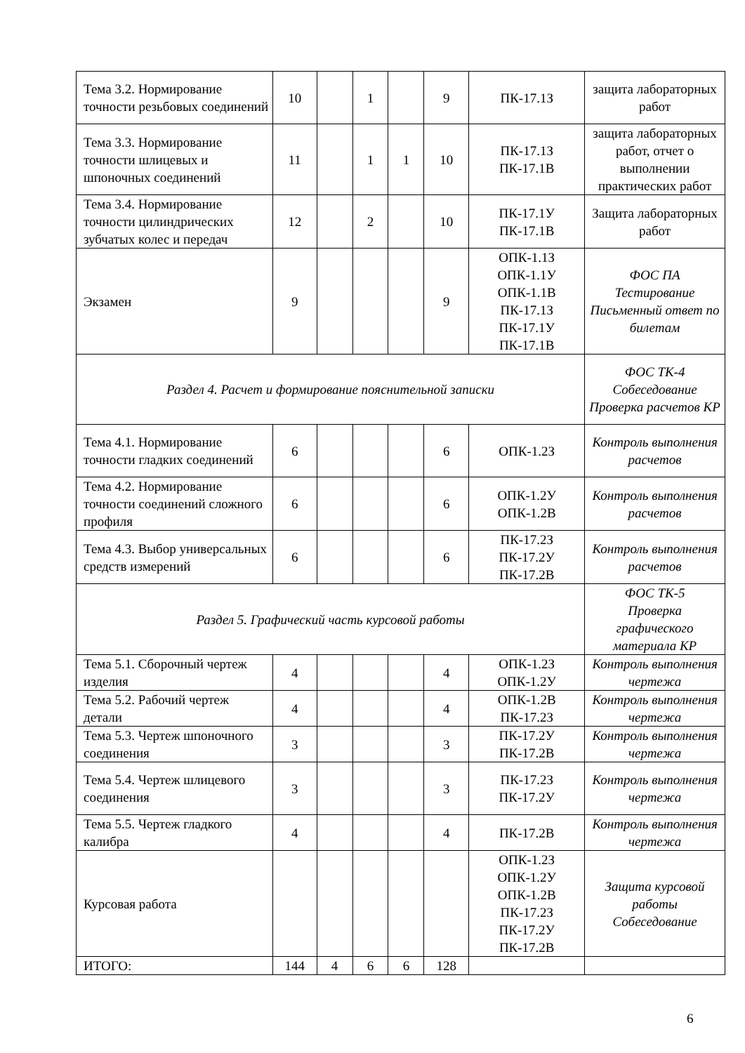| Тема 3.2. Нормирование точности резьбовых соединений | 10 | | 1 | | 9 | ПК-17.1З | защита лабораторных работ |
| Тема 3.3. Нормирование точности шлицевых и шпоночных соединений | 11 | | 1 | 1 | 10 | ПК-17.1З ПК-17.1В | защита лабораторных работ, отчет о выполнении практических работ |
| Тема 3.4. Нормирование точности цилиндрических зубчатых колес и передач | 12 | | 2 | | 10 | ПК-17.1У ПК-17.1В | Защита лабораторных работ |
| Экзамен | 9 | | | | 9 | ОПК-1.1З ОПК-1.1У ОПК-1.1В ПК-17.1З ПК-17.1У ПК-17.1В | ФОС ПА Тестирование Письменный ответ по билетам |
| Раздел 4. Расчет и формирование пояснительной записки | | | | | | | ФОС ТК-4 Собеседование Проверка расчетов КР |
| Тема 4.1. Нормирование точности гладких соединений | 6 | | | | 6 | ОПК-1.2З | Контроль выполнения расчетов |
| Тема 4.2. Нормирование точности соединений сложного профиля | 6 | | | | 6 | ОПК-1.2У ОПК-1.2В | Контроль выполнения расчетов |
| Тема 4.3. Выбор универсальных средств измерений | 6 | | | | 6 | ПК-17.2З ПК-17.2У ПК-17.2В | Контроль выполнения расчетов |
| Раздел 5. Графический часть курсовой работы | | | | | | | ФОС ТК-5 Проверка графического материала КР |
| Тема 5.1. Сборочный чертеж изделия | 4 | | | | 4 | ОПК-1.2З ОПК-1.2У | Контроль выполнения чертежа |
| Тема 5.2. Рабочий чертеж детали | 4 | | | | 4 | ОПК-1.2В ПК-17.2З | Контроль выполнения чертежа |
| Тема 5.3. Чертеж шпоночного соединения | 3 | | | | 3 | ПК-17.2У ПК-17.2В | Контроль выполнения чертежа |
| Тема 5.4. Чертеж шлицевого соединения | 3 | | | | 3 | ПК-17.2З ПК-17.2У | Контроль выполнения чертежа |
| Тема 5.5. Чертеж гладкого калибра | 4 | | | | 4 | ПК-17.2В | Контроль выполнения чертежа |
| Курсовая работа | | | | | | ОПК-1.2З ОПК-1.2У ОПК-1.2В ПК-17.2З ПК-17.2У ПК-17.2В | Защита курсовой работы Собеседование |
| ИТОГО: | 144 | 4 | 6 | 6 | 128 | | |
6